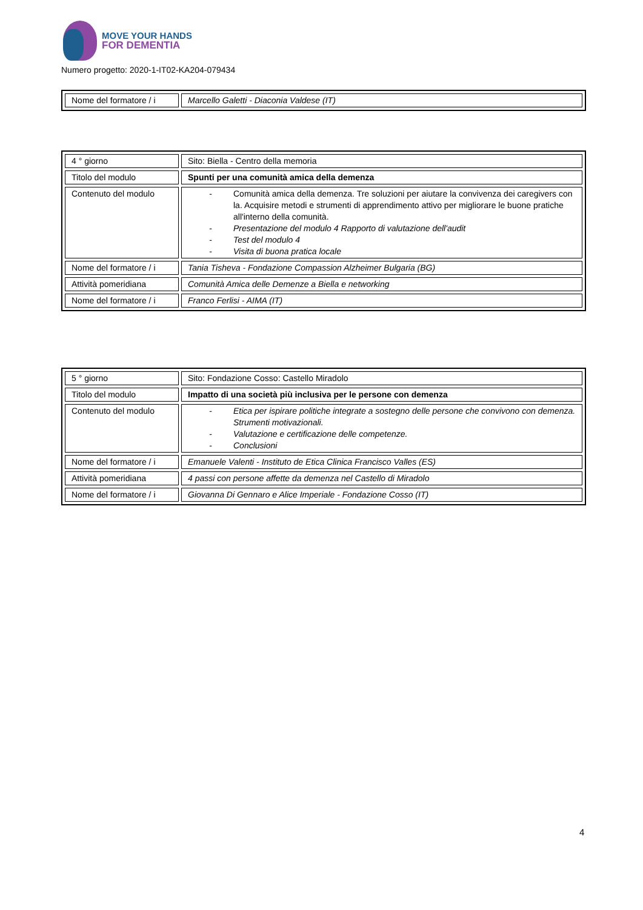MOVE YOUR HANDS
FOR DEMENTIA
Numero progetto: 2020-1-IT02-KA204-079434
| Nome del formatore / i | Marcello Galetti - Diaconia Valdese (IT) |
| 4 ° giorno | Sito: Biella - Centro della memoria |
| Titolo del modulo | Spunti per una comunità amica della demenza |
| Contenuto del modulo | - Comunità amica della demenza. Tre soluzioni per aiutare la convivenza dei caregivers con la. Acquisire metodi e strumenti di apprendimento attivo per migliorare le buone pratiche all'interno della comunità. - Presentazione del modulo 4 Rapporto di valutazione dell'audit - Test del modulo 4 - Visita di buona pratica locale |
| Nome del formatore / i | Tania Tisheva - Fondazione Compassion Alzheimer Bulgaria (BG) |
| Attività pomeridiana | Comunità Amica delle Demenze a Biella e networking |
| Nome del formatore / i | Franco Ferlisi - AIMA (IT) |
| 5 ° giorno | Sito: Fondazione Cosso: Castello Miradolo |
| Titolo del modulo | Impatto di una società più inclusiva per le persone con demenza |
| Contenuto del modulo | - Etica per ispirare politiche integrate a sostegno delle persone che convivono con demenza. Strumenti motivazionali. - Valutazione e certificazione delle competenze. - Conclusioni |
| Nome del formatore / i | Emanuele Valenti - Instituto de Etica Clinica Francisco Valles (ES) |
| Attività pomeridiana | 4 passi con persone affette da demenza nel Castello di Miradolo |
| Nome del formatore / i | Giovanna Di Gennaro e Alice Imperiale - Fondazione Cosso (IT) |
4